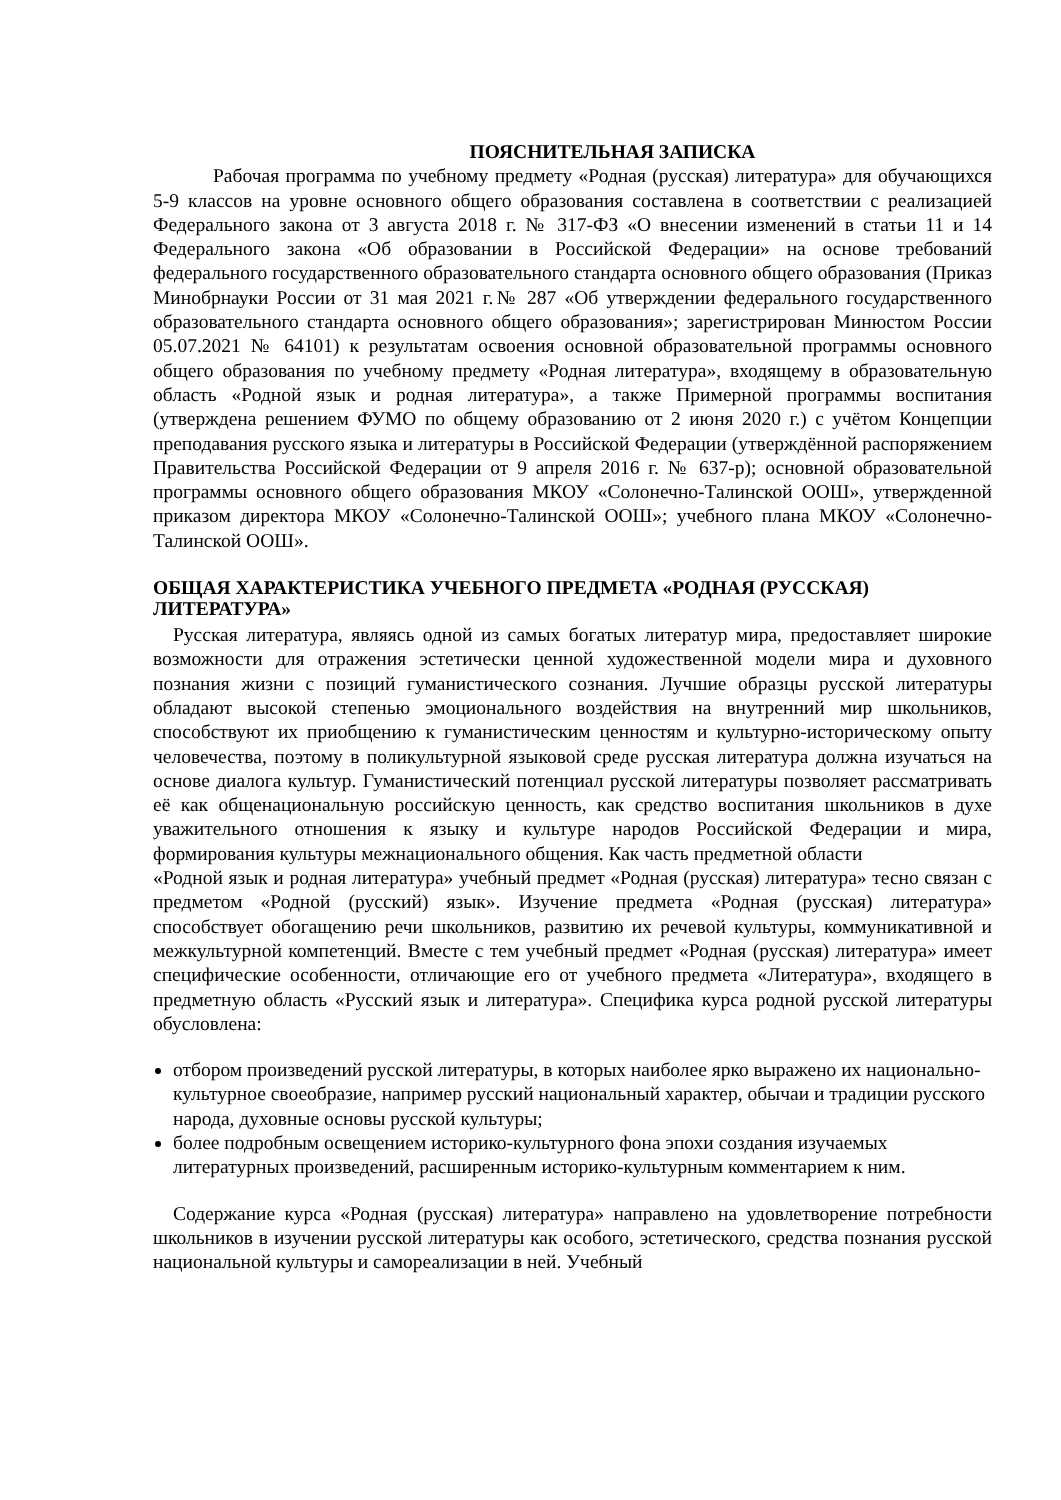ПОЯСНИТЕЛЬНАЯ ЗАПИСКА
Рабочая программа по учебному предмету «Родная (русская) литература» для обучающихся 5-9 классов на уровне основного общего образования составлена в соответствии с реализацией Федерального закона от 3 августа 2018 г. № 317-ФЗ «О внесении изменений в статьи 11 и 14 Федерального закона «Об образовании в Российской Федерации» на основе требований федерального государственного образовательного стандарта основного общего образования (Приказ Минобрнауки России от 31 мая 2021 г.№ 287 «Об утверждении федерального государственного образовательного стандарта основного общего образования»; зарегистрирован Минюстом России 05.07.2021 № 64101) к результатам освоения основной образовательной программы основного общего образования по учебному предмету «Родная литература», входящему в образовательную область «Родной язык и родная литература», а также Примерной программы воспитания (утверждена решением ФУМО по общему образованию от 2 июня 2020 г.) с учётом Концепции преподавания русского языка и литературы в Российской Федерации (утверждённой распоряжением Правительства Российской Федерации от 9 апреля 2016 г. № 637-р); основной образовательной программы основного общего образования МКОУ «Солонечно-Талинской ООШ», утвержденной приказом директора МКОУ «Солонечно-Талинской ООШ»; учебного плана МКОУ «Солонечно-Талинской ООШ».
ОБЩАЯ ХАРАКТЕРИСТИКА УЧЕБНОГО ПРЕДМЕТА «РОДНАЯ (РУССКАЯ) ЛИТЕРАТУРА»
Русская литература, являясь одной из самых богатых литератур мира, предоставляет широкие возможности для отражения эстетически ценной художественной модели мира и духовного познания жизни с позиций гуманистического сознания. Лучшие образцы русской литературы обладают высокой степенью эмоционального воздействия на внутренний мир школьников, способствуют их приобщению к гуманистическим ценностям и культурно-историческому опыту человечества, поэтому в поликультурной языковой среде русская литература должна изучаться на основе диалога культур. Гуманистический потенциал русской литературы позволяет рассматривать её как общенациональную российскую ценность, как средство воспитания школьников в духе уважительного отношения к языку и культуре народов Российской Федерации и мира, формирования культуры межнационального общения. Как часть предметной области
«Родной язык и родная литература» учебный предмет «Родная (русская) литература» тесно связан с предметом «Родной (русский) язык». Изучение предмета «Родная (русская) литература» способствует обогащению речи школьников, развитию их речевой культуры, коммуникативной и межкультурной компетенций. Вместе с тем учебный предмет «Родная (русская) литература» имеет специфические особенности, отличающие его от учебного предмета «Литература», входящего в предметную область «Русский язык и литература». Специфика курса родной русской литературы обусловлена:
отбором произведений русской литературы, в которых наиболее ярко выражено их национально-культурное своеобразие, например русский национальный характер, обычаи и традиции русского народа, духовные основы русской культуры;
более подробным освещением историко-культурного фона эпохи создания изучаемых литературных произведений, расширенным историко-культурным комментарием к ним.
Содержание курса «Родная (русская) литература» направлено на удовлетворение потребности школьников в изучении русской литературы как особого, эстетического, средства познания русской национальной культуры и самореализации в ней. Учебный